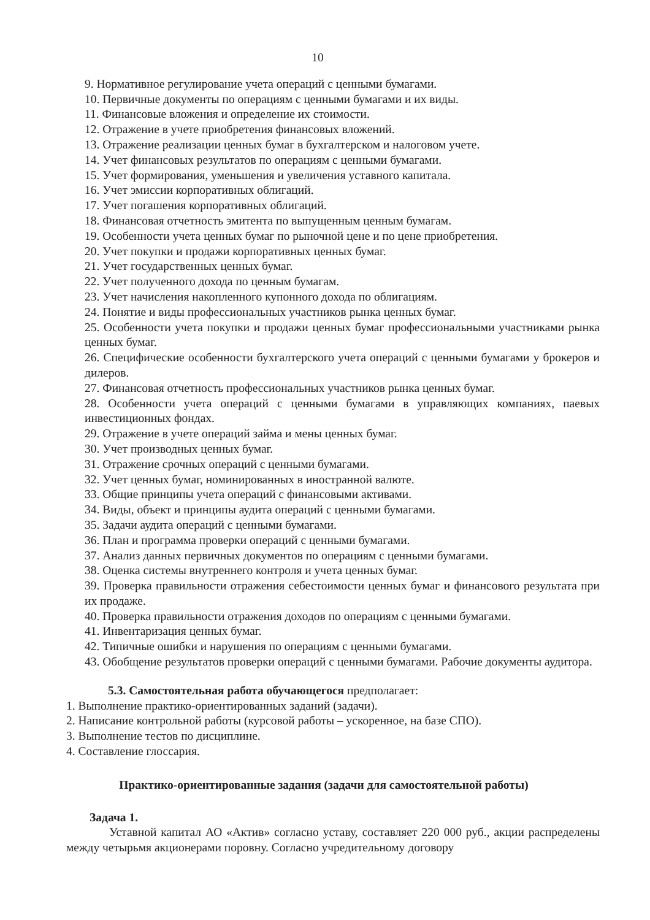10
9. Нормативное регулирование учета операций с ценными бумагами.
10. Первичные документы по операциям с ценными бумагами и их виды.
11. Финансовые вложения и определение их стоимости.
12. Отражение в учете приобретения финансовых вложений.
13. Отражение реализации ценных бумаг в бухгалтерском и налоговом учете.
14. Учет финансовых результатов по операциям с ценными бумагами.
15. Учет формирования, уменьшения и увеличения уставного капитала.
16. Учет эмиссии корпоративных облигаций.
17. Учет погашения корпоративных облигаций.
18. Финансовая отчетность эмитента по выпущенным ценным бумагам.
19. Особенности учета ценных бумаг по рыночной цене и по цене приобретения.
20. Учет покупки и продажи корпоративных ценных бумаг.
21. Учет государственных ценных бумаг.
22. Учет полученного дохода по ценным бумагам.
23. Учет начисления накопленного купонного дохода по облигациям.
24. Понятие и виды профессиональных участников рынка ценных бумаг.
25. Особенности учета покупки и продажи ценных бумаг профессиональными участниками рынка ценных бумаг.
26. Специфические особенности бухгалтерского учета операций с ценными бумагами у брокеров и дилеров.
27. Финансовая отчетность профессиональных участников рынка ценных бумаг.
28. Особенности учета операций с ценными бумагами в управляющих компаниях, паевых инвестиционных фондах.
29. Отражение в учете операций займа и мены ценных бумаг.
30. Учет производных ценных бумаг.
31. Отражение срочных операций с ценными бумагами.
32. Учет ценных бумаг, номинированных в иностранной валюте.
33. Общие принципы учета операций с финансовыми активами.
34. Виды, объект и принципы аудита операций с ценными бумагами.
35. Задачи аудита операций с ценными бумагами.
36. План и программа проверки операций с ценными бумагами.
37. Анализ данных первичных документов по операциям с ценными бумагами.
38. Оценка системы внутреннего контроля и учета ценных бумаг.
39. Проверка правильности отражения себестоимости ценных бумаг и финансового результата при их продаже.
40. Проверка правильности отражения доходов по операциям с ценными бумагами.
41. Инвентаризация ценных бумаг.
42. Типичные ошибки и нарушения по операциям с ценными бумагами.
43. Обобщение результатов проверки операций с ценными бумагами. Рабочие документы аудитора.
5.3. Самостоятельная работа обучающегося предполагает:
1. Выполнение практико-ориентированных заданий (задачи).
2. Написание контрольной работы (курсовой работы – ускоренное, на базе СПО).
3. Выполнение тестов по дисциплине.
4. Составление глоссария.
Практико-ориентированные задания (задачи для самостоятельной работы)
Задача 1.
Уставной капитал АО «Актив» согласно уставу, составляет 220 000 руб., акции распределены между четырьмя акционерами поровну. Согласно учредительному договору